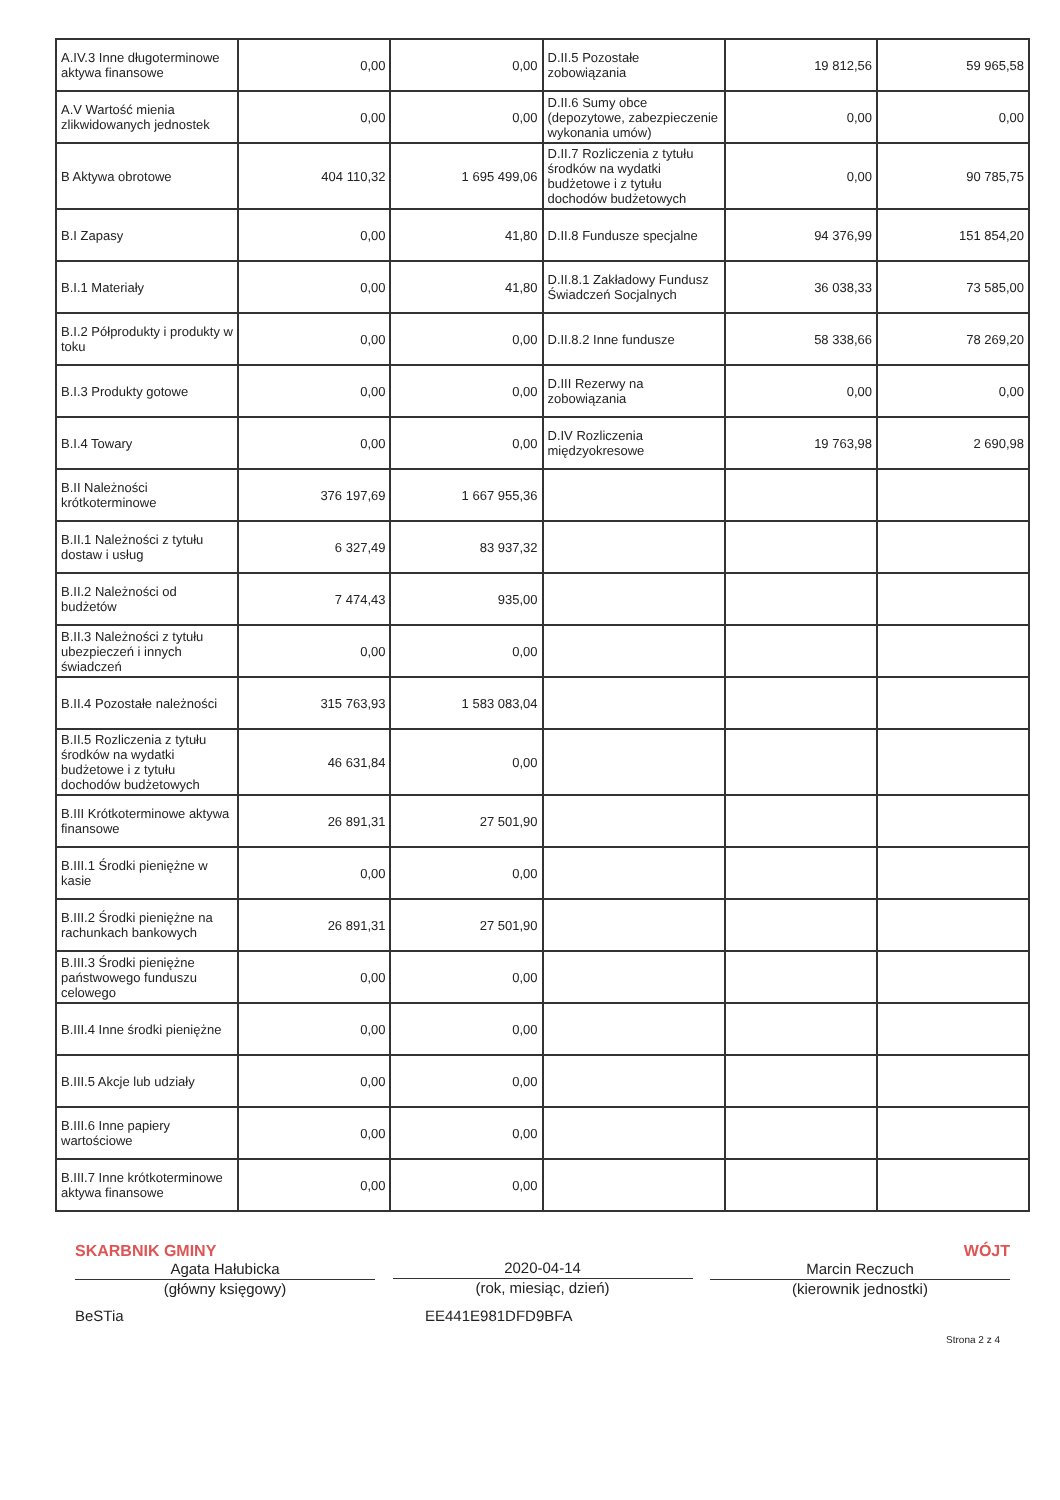| A.IV.3 Inne długoterminowe aktywa finansowe | 0,00 | 0,00 | D.II.5 Pozostałe zobowiązania | 19 812,56 | 59 965,58 |
| A.V Wartość mienia zlikwidowanych jednostek | 0,00 | 0,00 | D.II.6 Sumy obce (depozytowe, zabezpieczenie wykonania umów) | 0,00 | 0,00 |
| B Aktywa obrotowe | 404 110,32 | 1 695 499,06 | D.II.7 Rozliczenia z tytułu środków na wydatki budżetowe i z tytułu dochodów budżetowych | 0,00 | 90 785,75 |
| B.I Zapasy | 0,00 | 41,80 | D.II.8 Fundusze specjalne | 94 376,99 | 151 854,20 |
| B.I.1 Materiały | 0,00 | 41,80 | D.II.8.1 Zakładowy Fundusz Świadczeń Socjalnych | 36 038,33 | 73 585,00 |
| B.I.2 Półprodukty i produkty w toku | 0,00 | 0,00 | D.II.8.2 Inne fundusze | 58 338,66 | 78 269,20 |
| B.I.3 Produkty gotowe | 0,00 | 0,00 | D.III Rezerwy na zobowiązania | 0,00 | 0,00 |
| B.I.4 Towary | 0,00 | 0,00 | D.IV Rozliczenia międzyokresowe | 19 763,98 | 2 690,98 |
| B.II Należności krótkoterminowe | 376 197,69 | 1 667 955,36 | | | |
| B.II.1 Należności z tytułu dostaw i usług | 6 327,49 | 83 937,32 | | | |
| B.II.2 Należności od budżetów | 7 474,43 | 935,00 | | | |
| B.II.3 Należności z tytułu ubezpieczeń i innych świadczeń | 0,00 | 0,00 | | | |
| B.II.4 Pozostałe należności | 315 763,93 | 1 583 083,04 | | | |
| B.II.5 Rozliczenia z tytułu środków na wydatki budżetowe i z tytułu dochodów budżetowych | 46 631,84 | 0,00 | | | |
| B.III Krótkoterminowe aktywa finansowe | 26 891,31 | 27 501,90 | | | |
| B.III.1 Środki pieniężne w kasie | 0,00 | 0,00 | | | |
| B.III.2 Środki pieniężne na rachunkach bankowych | 26 891,31 | 27 501,90 | | | |
| B.III.3 Środki pieniężne państwowego funduszu celowego | 0,00 | 0,00 | | | |
| B.III.4 Inne środki pieniężne | 0,00 | 0,00 | | | |
| B.III.5 Akcje lub udziały | 0,00 | 0,00 | | | |
| B.III.6 Inne papiery wartościowe | 0,00 | 0,00 | | | |
| B.III.7 Inne krótkoterminowe aktywa finansowe | 0,00 | 0,00 | | | |
SKARBNIK GMINY
Agata Hałubicka
(główny księgowy)
2020-04-14
(rok, miesiąc, dzień)
WÓJT
Marcin Reczuch
(kierownik jednostki)
BeSTia EE441E981DFD9BFA
Strona 2 z 4